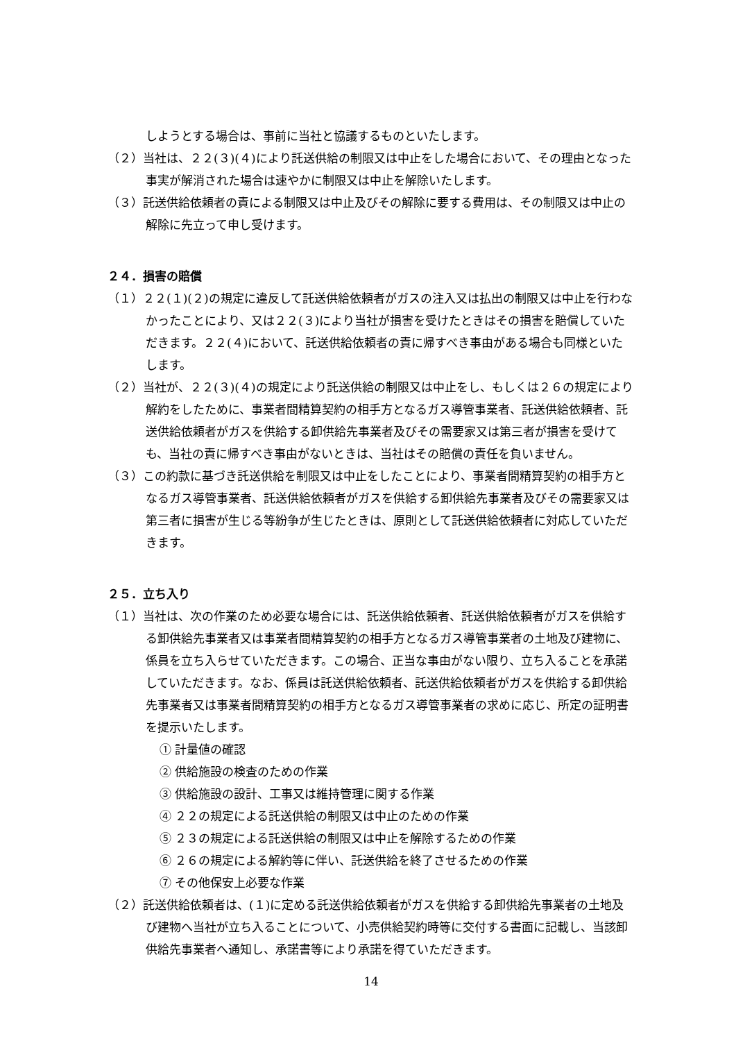しようとする場合は、事前に当社と協議するものといたします。
（２）当社は、２２(３)(４)により託送供給の制限又は中止をした場合において、その理由となった事実が解消された場合は速やかに制限又は中止を解除いたします。
（３）託送供給依頼者の責による制限又は中止及びその解除に要する費用は、その制限又は中止の解除に先立って申し受けます。
２４．損害の賠償
（１）２２(１)(２)の規定に違反して託送供給依頼者がガスの注入又は払出の制限又は中止を行わなかったことにより、又は２２(３)により当社が損害を受けたときはその損害を賠償していただきます。２２(４)において、託送供給依頼者の責に帰すべき事由がある場合も同様といたします。
（２）当社が、２２(３)(４)の規定により託送供給の制限又は中止をし、もしくは２６の規定により解約をしたために、事業者間精算契約の相手方となるガス導管事業者、託送供給依頼者、託送供給依頼者がガスを供給する卸供給先事業者及びその需要家又は第三者が損害を受けても、当社の責に帰すべき事由がないときは、当社はその賠償の責任を負いません。
（３）この約款に基づき託送供給を制限又は中止をしたことにより、事業者間精算契約の相手方となるガス導管事業者、託送供給依頼者がガスを供給する卸供給先事業者及びその需要家又は第三者に損害が生じる等紛争が生じたときは、原則として託送供給依頼者に対応していただきます。
２５．立ち入り
（１）当社は、次の作業のため必要な場合には、託送供給依頼者、託送供給依頼者がガスを供給する卸供給先事業者又は事業者間精算契約の相手方となるガス導管事業者の土地及び建物に、係員を立ち入らせていただきます。この場合、正当な事由がない限り、立ち入ることを承諾していただきます。なお、係員は託送供給依頼者、託送供給依頼者がガスを供給する卸供給先事業者又は事業者間精算契約の相手方となるガス導管事業者の求めに応じ、所定の証明書を提示いたします。
① 計量値の確認
② 供給施設の検査のための作業
③ 供給施設の設計、工事又は維持管理に関する作業
④ ２２の規定による託送供給の制限又は中止のための作業
⑤ ２３の規定による託送供給の制限又は中止を解除するための作業
⑥ ２６の規定による解約等に伴い、託送供給を終了させるための作業
⑦ その他保安上必要な作業
（２）託送供給依頼者は、(１)に定める託送供給依頼者がガスを供給する卸供給先事業者の土地及び建物へ当社が立ち入ることについて、小売供給契約時等に交付する書面に記載し、当該卸供給先事業者へ通知し、承諾書等により承諾を得ていただきます。
14